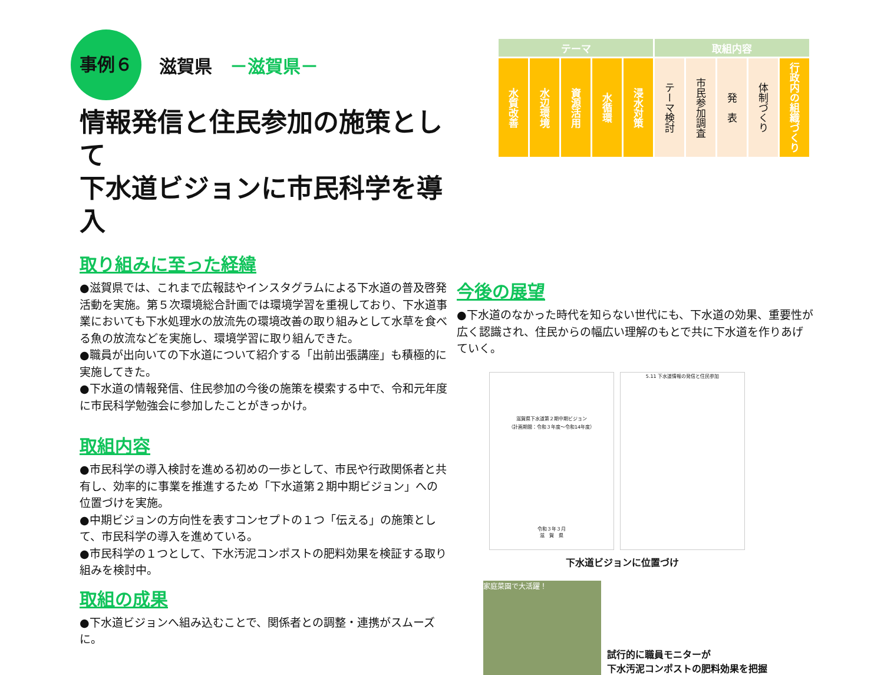事例６
滋賀県 －滋賀県－
情報発信と住民参加の施策として
下水道ビジョンに市民科学を導入
取り組みに至った経緯
●滋賀県では、これまで広報誌やインスタグラムによる下水道の普及啓発活動を実施。第５次環境総合計画では環境学習を重視しており、下水道事業においても下水処理水の放流先の環境改善の取り組みとして水草を食べる魚の放流などを実施し、環境学習に取り組んできた。
●職員が出向いての下水道について紹介する「出前出張講座」も積極的に実施してきた。
●下水道の情報発信、住民参加の今後の施策を模索する中で、令和元年度に市民科学勉強会に参加したことがきっかけ。
取組内容
●市民科学の導入検討を進める初めの一歩として、市民や行政関係者と共有し、効率的に事業を推進するため「下水道第２期中期ビジョン」への位置づけを実施。
●中期ビジョンの方向性を表すコンセプトの１つ「伝える」の施策として、市民科学の導入を進めている。
●市民科学の１つとして、下水汚泥コンポストの肥料効果を検証する取り組みを検討中。
取組の成果
●下水道ビジョンへ組み込むことで、関係者との調整・連携がスムーズに。
| テーマ | | | | | 取組内容 | | | | |
| --- | --- | --- | --- | --- | --- | --- | --- | --- | --- |
| 水質改善 | 水辺環境 | 資源活用 | 水循環 | 浸水対策 | テーマ検討 | 市民参加調査 | 発 表 | 体制づくり | 行政内の組織づくり |
今後の展望
●下水道のなかった時代を知らない世代にも、下水道の効果、重要性が広く認識され、住民からの幅広い理解のもとで共に下水道を作りあげていく。
滋賀県下水道第２期中期ビジョン
（計画期間：令和３年度～令和14年度）
令和３年３月
滋　賀　県
5.11 下水道情報の発信と住民参加
下水道ビジョンに位置づけ
家庭菜園で大活躍！
試行的に職員モニターが
下水汚泥コンポストの肥料効果を把握